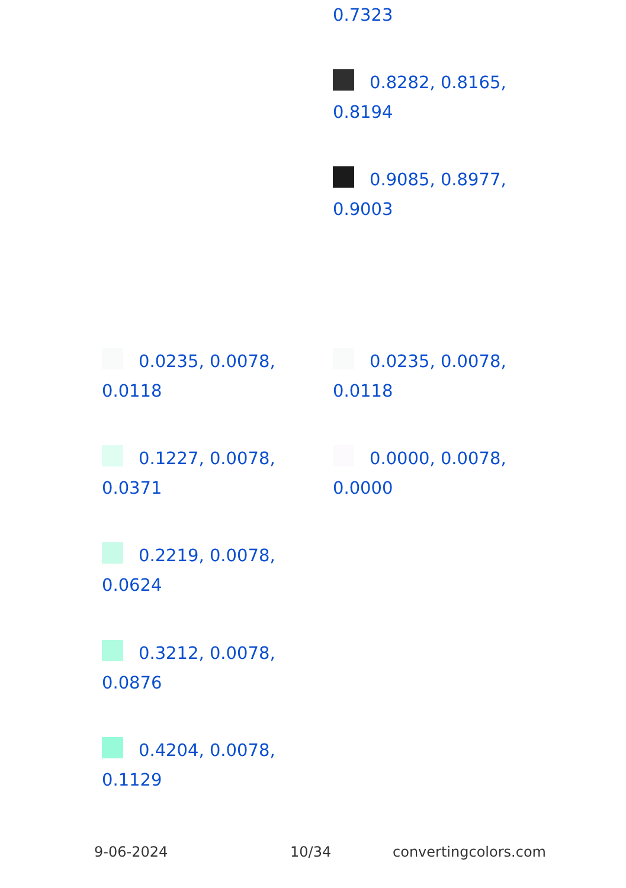0.7323
0.8282, 0.8165, 0.8194
0.9085, 0.8977, 0.9003
0.0235, 0.0078, 0.0118
0.0235, 0.0078, 0.0118
0.1227, 0.0078, 0.0371
0.0000, 0.0078, 0.0000
0.2219, 0.0078, 0.0624
0.3212, 0.0078, 0.0876
0.4204, 0.0078, 0.1129
9-06-2024 10/34 convertingcolors.com